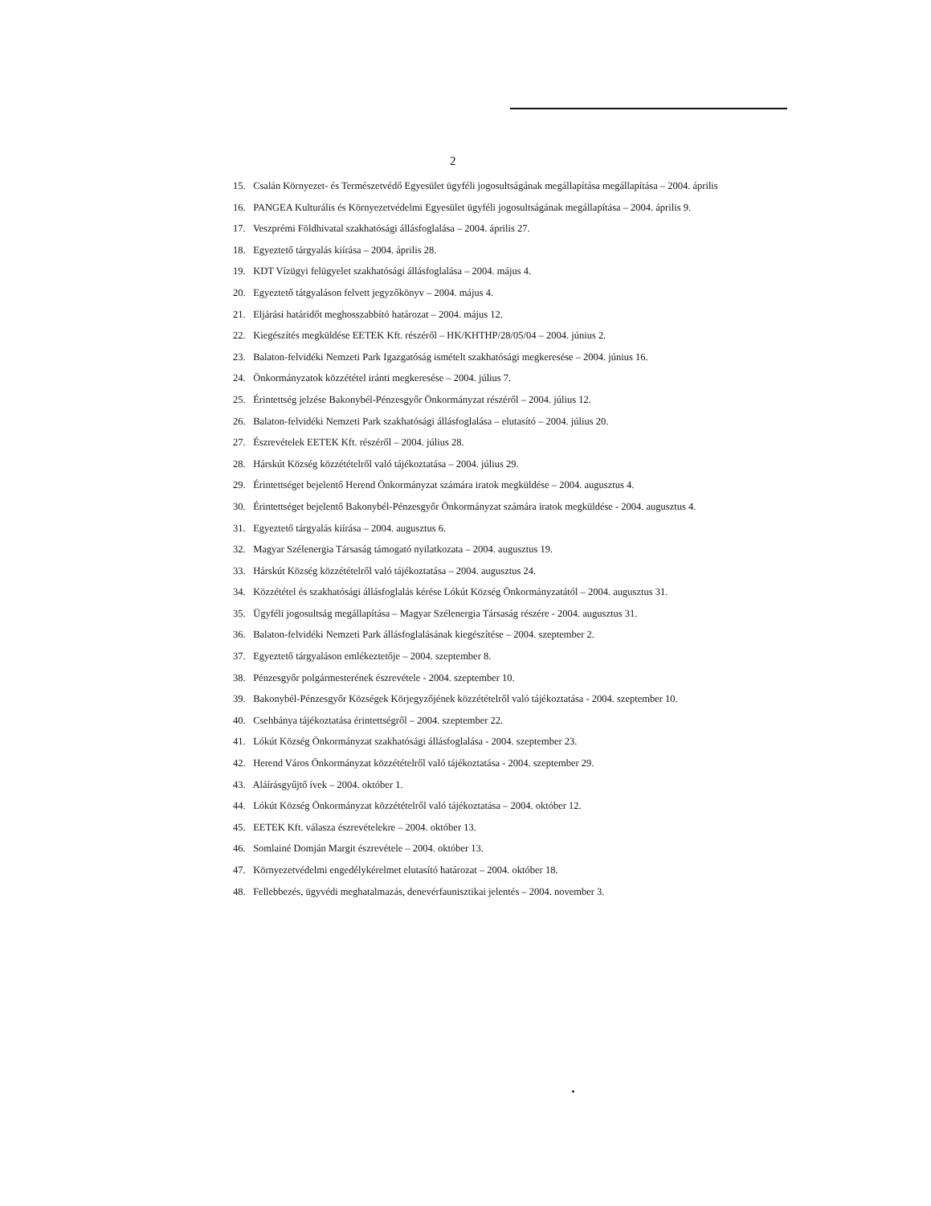2
15. Csalán Környezet- és Természetvédő Egyesület ügyféli jogosultságának megállapítása megállapítása – 2004. április
16. PANGEA Kulturális és Környezetvédelmi Egyesület ügyféli jogosultságának megállapítása – 2004. április 9.
17. Veszprémi Földhivatal szakhatósági állásfoglalása – 2004. április 27.
18. Egyeztető tárgyalás kiírása – 2004. április 28.
19. KDT Vízügyi felügyelet szakhatósági állásfoglalása – 2004. május 4.
20. Egyeztető tátgyaláson felvett jegyzőkönyv – 2004. május 4.
21. Eljárási határidőt meghosszabbító határozat – 2004. május 12.
22. Kiegészítés megküldése EETEK Kft. részéről – HK/KHTHP/28/05/04 – 2004. június 2.
23. Balaton-felvidéki Nemzeti Park Igazgatóság ismételt szakhatósági megkeresése – 2004. június 16.
24. Önkormányzatok közzététel iránti megkeresése – 2004. július 7.
25. Érintettség jelzése Bakonybél-Pénzesgyőr Önkormányzat részéről – 2004. július 12.
26. Balaton-felvidéki Nemzeti Park szakhatósági állásfoglalása – elutasító – 2004. július 20.
27. Észrevételek EETEK Kft. részéről – 2004. július 28.
28. Hárskút Község közzétételről való tájékoztatása – 2004. július 29.
29. Érintettséget bejelentő Herend Önkormányzat számára iratok megküldése – 2004. augusztus 4.
30. Érintettséget bejelentő Bakonybél-Pénzesgyőr Önkormányzat számára iratok megküldése - 2004. augusztus 4.
31. Egyeztető tárgyalás kiírása – 2004. augusztus 6.
32. Magyar Szélenergia Társaság támogató nyilatkozata – 2004. augusztus 19.
33. Hárskút Község közzétételről való tájékoztatása – 2004. augusztus 24.
34. Közzététel és szakhatósági állásfoglalás kérése Lókút Község Önkormányzatától – 2004. augusztus 31.
35. Ügyféli jogosultság megállapítása – Magyar Szélenergia Társaság részére - 2004. augusztus 31.
36. Balaton-felvidéki Nemzeti Park állásfoglalásának kiegészítése – 2004. szeptember 2.
37. Egyeztető tárgyaláson emlékeztetője – 2004. szeptember 8.
38. Pénzesgyőr polgármesterének észrevétele - 2004. szeptember 10.
39. Bakonybél-Pénzesgyőr Községek Körjegyzőjének közzétételről való tájékoztatása - 2004. szeptember 10.
40. Csehbánya tájékoztatása érintettségről – 2004. szeptember 22.
41. Lókút Község Önkormányzat szakhatósági állásfoglalása - 2004. szeptember 23.
42. Herend Város Önkormányzat közzétételről való tájékoztatása - 2004. szeptember 29.
43. Aláírásgyűjtő ívek – 2004. október 1.
44. Lókút Község Önkormányzat közzétételről való tájékoztatása – 2004. október 12.
45. EETEK Kft. válasza észrevételekre – 2004. október 13.
46. Somlainé Domján Margit észrevétele – 2004. október 13.
47. Környezetvédelmi engedélykérelmet elutasító határozat – 2004. október 18.
48. Fellebbezés, ügyvédi meghatalmazás, denevérfaunisztikai jelentés – 2004. november 3.